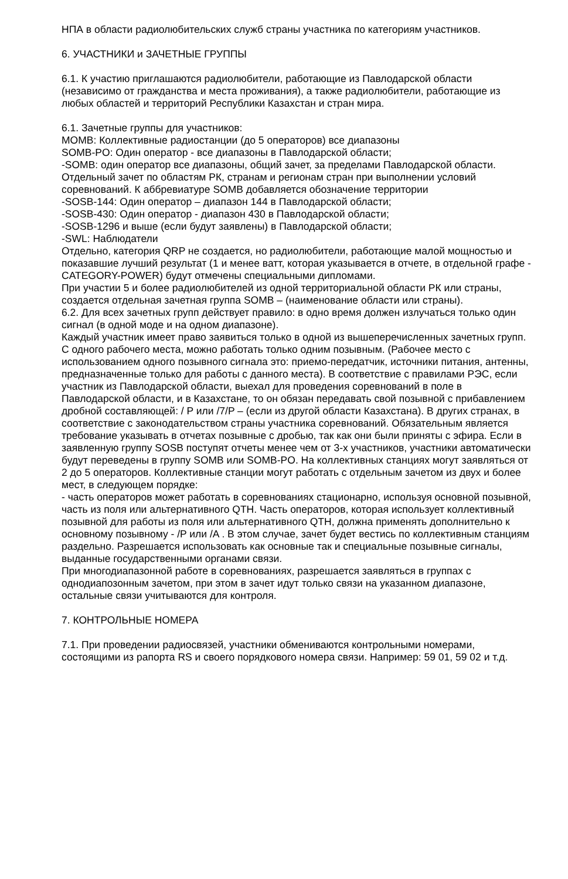НПА в области радиолюбительских служб страны участника по категориям участников.
6. УЧАСТНИКИ и ЗАЧЕТНЫЕ ГРУППЫ
6.1. К участию приглашаются радиолюбители, работающие из Павлодарской области (независимо от гражданства и места проживания), а также радиолюбители, работающие из любых областей и территорий Республики Казахстан и стран мира.
6.1. Зачетные группы для участников:
MOMB: Коллективные радиостанции (до 5 операторов) все диапазоны
SOMB-PO: Один оператор - все диапазоны в Павлодарской области;
-SOMB: один оператор все диапазоны, общий зачет, за пределами Павлодарской области. Отдельный зачет по областям РК, странам и регионам стран при выполнении условий соревнований. К аббревиатуре SOMB добавляется обозначение территории
-SOSB-144: Один оператор – диапазон 144 в Павлодарской области;
-SOSB-430: Один оператор - диапазон 430 в Павлодарской области;
-SOSB-1296 и выше (если будут заявлены) в Павлодарской области;
-SWL: Наблюдатели
Отдельно, категория QRP не создается, но радиолюбители, работающие малой мощностью и показавшие лучший результат (1 и менее ватт, которая указывается в отчете, в отдельной графе - CATEGORY-POWER) будут отмечены специальными дипломами.
При участии 5 и более радиолюбителей из одной территориальной области РК или страны, создается отдельная зачетная группа SOMB – (наименование области или страны).
6.2. Для всех зачетных групп действует правило: в одно время должен излучаться только один сигнал (в одной моде и на одном диапазоне).
Каждый участник имеет право заявиться только в одной из вышеперечисленных зачетных групп. С одного рабочего места, можно работать только одним позывным. (Рабочее место с использованием одного позывного сигнала это: приемо-передатчик, источники питания, антенны, предназначенные только для работы с данного места). В соответствие с правилами РЭС, если участник из Павлодарской области, выехал для проведения соревнований в поле в Павлодарской области, и в Казахстане, то он обязан передавать свой позывной с прибавлением дробной составляющей: / P или /7/P – (если из другой области Казахстана). В других странах, в соответствие с законодательством страны участника соревнований. Обязательным является требование указывать в отчетах позывные с дробью, так как они были приняты с эфира. Если в заявленную группу SOSB поступят отчеты менее чем от 3-х участников, участники автоматически будут переведены в группу SOMB или SOMB-PO. На коллективных станциях могут заявляться от 2 до 5 операторов. Коллективные станции могут работать с отдельным зачетом из двух и более мест, в следующем порядке:
- часть операторов может работать в соревнованиях стационарно, используя основной позывной, часть из поля или альтернативного QTH. Часть операторов, которая использует коллективный позывной для работы из поля или альтернативного QTH, должна применять дополнительно к основному позывному - /P или /A . В этом случае, зачет будет вестись по коллективным станциям раздельно. Разрешается использовать как основные так и специальные позывные сигналы, выданные государственными органами связи.
При многодиапазонной работе в соревнованиях, разрешается заявляться в группах с однодиапозонным зачетом, при этом в зачет идут только связи на указанном диапазоне, остальные связи учитываются для контроля.
7. КОНТРОЛЬНЫЕ НОМЕРА
7.1. При проведении радиосвязей, участники обмениваются контрольными номерами, состоящими из рапорта RS и своего порядкового номера связи. Например: 59 01, 59 02 и т.д.